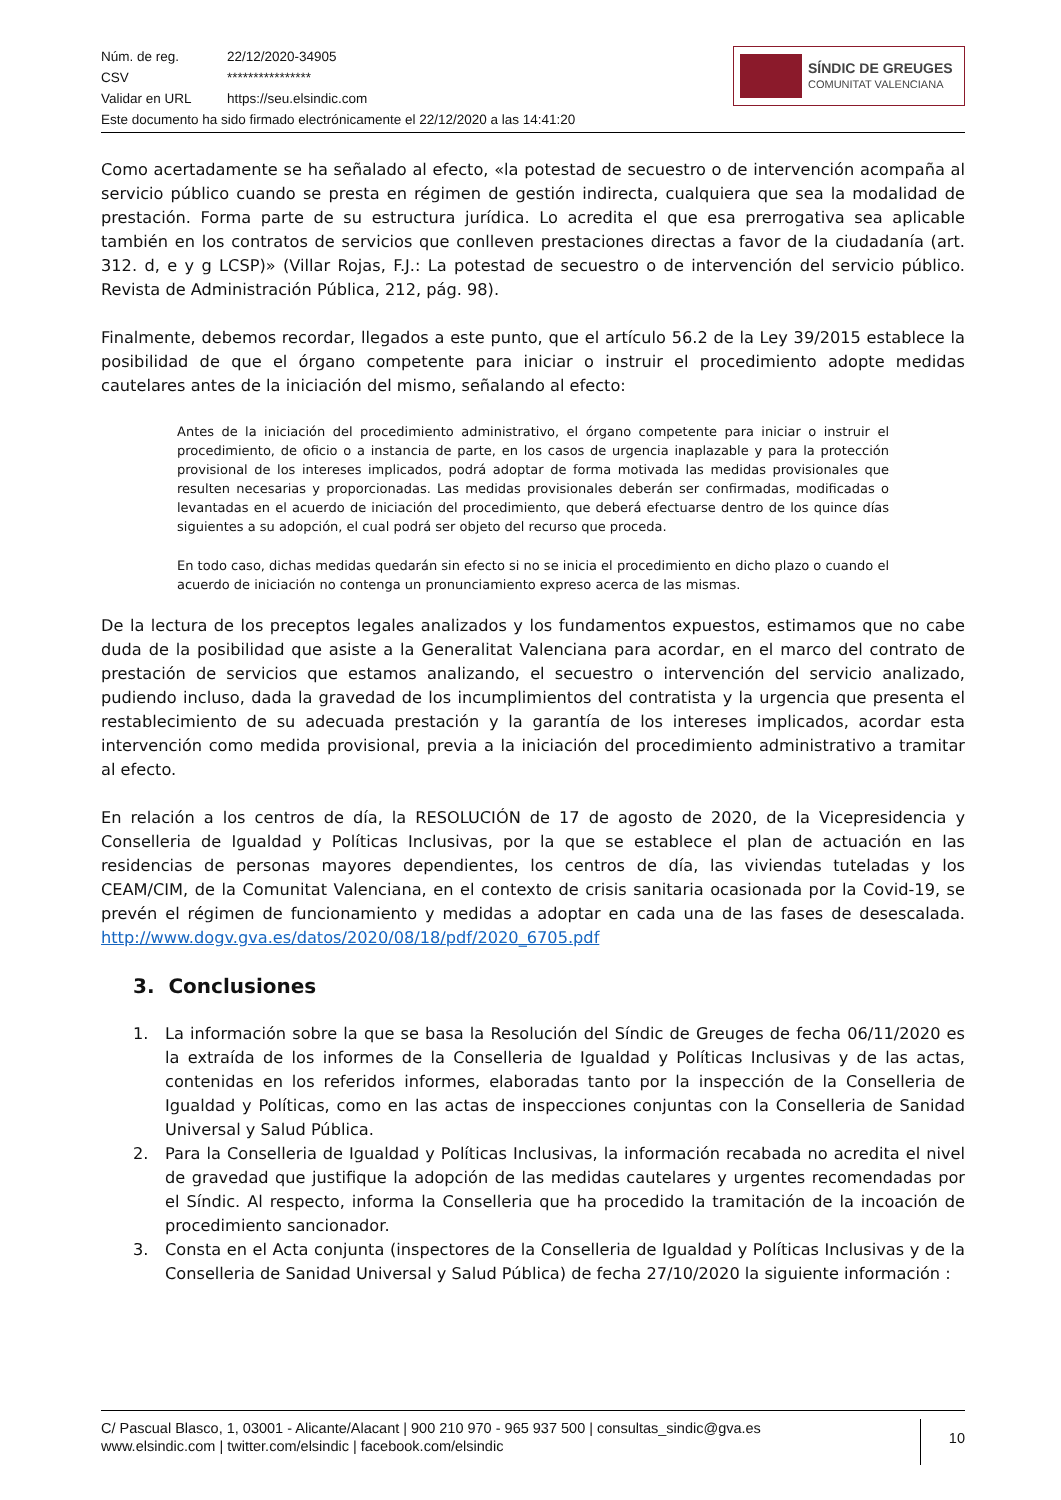Núm. de reg. 22/12/2020-34905
CSV ****************
Validar en URL https://seu.elsindic.com
Este documento ha sido firmado electrónicamente el 22/12/2020 a las 14:41:20
SÍNDIC DE GREUGES
COMUNITAT VALENCIANA
Como acertadamente se ha señalado al efecto, «la potestad de secuestro o de intervención acompaña al servicio público cuando se presta en régimen de gestión indirecta, cualquiera que sea la modalidad de prestación. Forma parte de su estructura jurídica. Lo acredita el que esa prerrogativa sea aplicable también en los contratos de servicios que conlleven prestaciones directas a favor de la ciudadanía (art. 312. d, e y g LCSP)» (Villar Rojas, F.J.: La potestad de secuestro o de intervención del servicio público. Revista de Administración Pública, 212, pág. 98).
Finalmente, debemos recordar, llegados a este punto, que el artículo 56.2 de la Ley 39/2015 establece la posibilidad de que el órgano competente para iniciar o instruir el procedimiento adopte medidas cautelares antes de la iniciación del mismo, señalando al efecto:
Antes de la iniciación del procedimiento administrativo, el órgano competente para iniciar o instruir el procedimiento, de oficio o a instancia de parte, en los casos de urgencia inaplazable y para la protección provisional de los intereses implicados, podrá adoptar de forma motivada las medidas provisionales que resulten necesarias y proporcionadas. Las medidas provisionales deberán ser confirmadas, modificadas o levantadas en el acuerdo de iniciación del procedimiento, que deberá efectuarse dentro de los quince días siguientes a su adopción, el cual podrá ser objeto del recurso que proceda.
En todo caso, dichas medidas quedarán sin efecto si no se inicia el procedimiento en dicho plazo o cuando el acuerdo de iniciación no contenga un pronunciamiento expreso acerca de las mismas.
De la lectura de los preceptos legales analizados y los fundamentos expuestos, estimamos que no cabe duda de la posibilidad que asiste a la Generalitat Valenciana para acordar, en el marco del contrato de prestación de servicios que estamos analizando, el secuestro o intervención del servicio analizado, pudiendo incluso, dada la gravedad de los incumplimientos del contratista y la urgencia que presenta el restablecimiento de su adecuada prestación y la garantía de los intereses implicados, acordar esta intervención como medida provisional, previa a la iniciación del procedimiento administrativo a tramitar al efecto.
En relación a los centros de día, la RESOLUCIÓN de 17 de agosto de 2020, de la Vicepresidencia y Conselleria de Igualdad y Políticas Inclusivas, por la que se establece el plan de actuación en las residencias de personas mayores dependientes, los centros de día, las viviendas tuteladas y los CEAM/CIM, de la Comunitat Valenciana, en el contexto de crisis sanitaria ocasionada por la Covid-19, se prevén el régimen de funcionamiento y medidas a adoptar en cada una de las fases de desescalada. http://www.dogv.gva.es/datos/2020/08/18/pdf/2020_6705.pdf
3. Conclusiones
1. La información sobre la que se basa la Resolución del Síndic de Greuges de fecha 06/11/2020 es la extraída de los informes de la Conselleria de Igualdad y Políticas Inclusivas y de las actas, contenidas en los referidos informes, elaboradas tanto por la inspección de la Conselleria de Igualdad y Políticas, como en las actas de inspecciones conjuntas con la Conselleria de Sanidad Universal y Salud Pública.
2. Para la Conselleria de Igualdad y Políticas Inclusivas, la información recabada no acredita el nivel de gravedad que justifique la adopción de las medidas cautelares y urgentes recomendadas por el Síndic. Al respecto, informa la Conselleria que ha procedido la tramitación de la incoación de procedimiento sancionador.
3. Consta en el Acta conjunta (inspectores de la Conselleria de Igualdad y Políticas Inclusivas y de la Conselleria de Sanidad Universal y Salud Pública) de fecha 27/10/2020 la siguiente información :
C/ Pascual Blasco, 1, 03001 - Alicante/Alacant | 900 210 970 - 965 937 500 | consultas_sindic@gva.es
www.elsindic.com | twitter.com/elsindic | facebook.com/elsindic
10